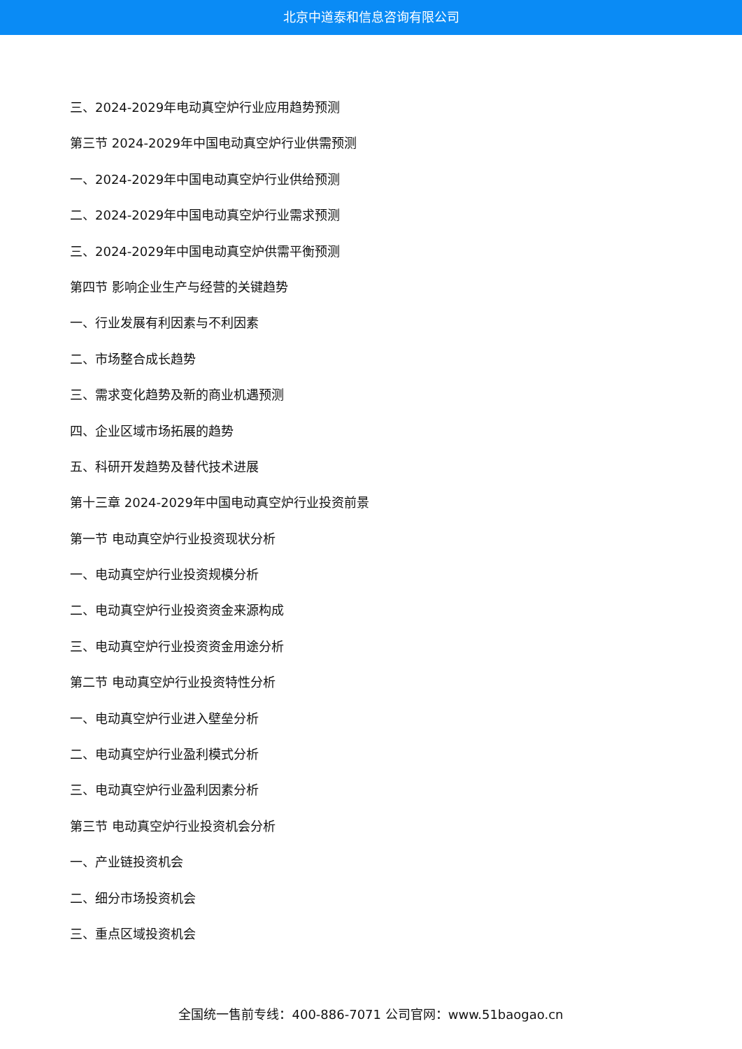北京中道泰和信息咨询有限公司
三、2024-2029年电动真空炉行业应用趋势预测
第三节 2024-2029年中国电动真空炉行业供需预测
一、2024-2029年中国电动真空炉行业供给预测
二、2024-2029年中国电动真空炉行业需求预测
三、2024-2029年中国电动真空炉供需平衡预测
第四节 影响企业生产与经营的关键趋势
一、行业发展有利因素与不利因素
二、市场整合成长趋势
三、需求变化趋势及新的商业机遇预测
四、企业区域市场拓展的趋势
五、科研开发趋势及替代技术进展
第十三章 2024-2029年中国电动真空炉行业投资前景
第一节 电动真空炉行业投资现状分析
一、电动真空炉行业投资规模分析
二、电动真空炉行业投资资金来源构成
三、电动真空炉行业投资资金用途分析
第二节 电动真空炉行业投资特性分析
一、电动真空炉行业进入壁垒分析
二、电动真空炉行业盈利模式分析
三、电动真空炉行业盈利因素分析
第三节 电动真空炉行业投资机会分析
一、产业链投资机会
二、细分市场投资机会
三、重点区域投资机会
全国统一售前专线：400-886-7071 公司官网：www.51baogao.cn